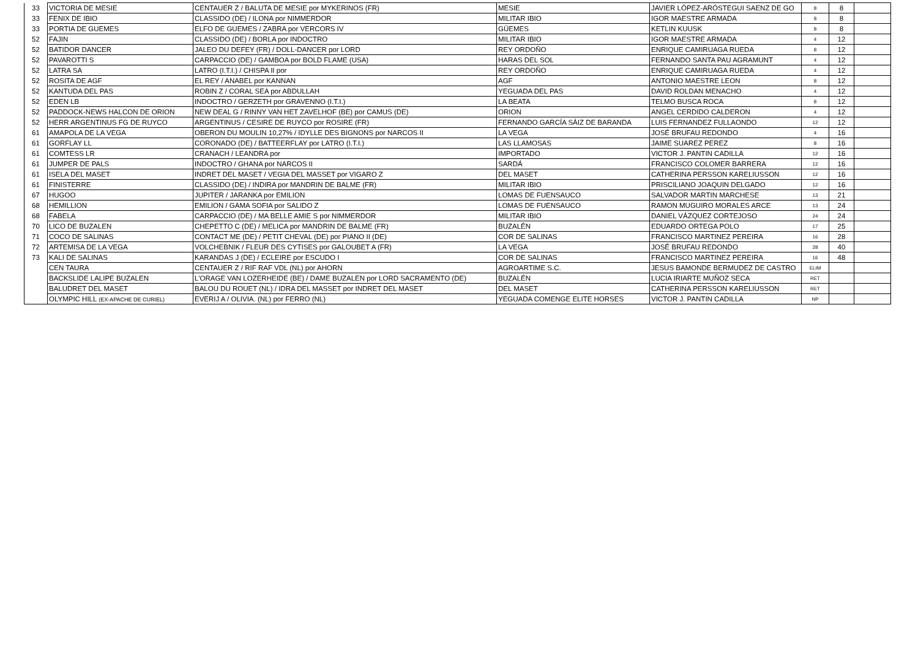| 33 | VICTORIA DE MESIE | CENTAUER Z / BALUTA DE MESIE por MYKERINOS (FR) | MESIE | JAVIER LÓPEZ-ARÓSTEGUI SAENZ DE GO | 8 | 8 | |
| 33 | FENIX DE IBIO | CLASSIDO (DE) / ILONA por NIMMERDOR | MILITAR IBIO | IGOR MAESTRE ARMADA | 8 | 8 | |
| 33 | PORTIA DE GUEMES | ELFO DE GUEMES / ZABRA por VERCORS IV | GÜEMES | KETLIN KUUSK | 8 | 8 | |
| 52 | FAJIN | CLASSIDO (DE) / BORLA por INDOCTRO | MILITAR IBIO | IGOR MAESTRE ARMADA | 4 | 12 | |
| 52 | BATIDOR DANCER | JALEO DU DEFEY (FR) / DOLL-DANCER por LORD | REY ORDOÑO | ENRIQUE CAMIRUAGA RUEDA | 8 | 12 | |
| 52 | PAVAROTTI S | CARPACCIO (DE) / GAMBOA por BOLD FLAME (USA) | HARAS DEL SOL | FERNANDO SANTA PAU AGRAMUNT | 4 | 12 | |
| 52 | LATRA SA | LATRO (I.T.I.) / CHISPA II por | REY ORDOÑO | ENRIQUE CAMIRUAGA RUEDA | 4 | 12 | |
| 52 | ROSITA DE AGF | EL REY / ANABEL por KANNAN | AGF | ANTONIO MAESTRE LEON | 8 | 12 | |
| 52 | KANTUDA DEL PAS | ROBIN Z / CORAL SEA por ABDULLAH | YEGUADA DEL PAS | DAVID ROLDAN MENACHO | 4 | 12 | |
| 52 | EDEN LB | INDOCTRO / GERZETH por GRAVENNO (I.T.I.) | LA BEATA | TELMO BUSCA ROCA | 8 | 12 | |
| 52 | PADDOCK-NEWS HALCON DE ORION | NEW DEAL G / RINNY VAN HET ZAVELHOF (BE) por CAMUS (DE) | ORION | ANGEL CERDIDO CALDERON | 4 | 12 | |
| 52 | HERR ARGENTINUS FG DE RUYCO | ARGENTINUS / CESIRE DE RUYCO por ROSIRE (FR) | FERNANDO GARCÍA SÁIZ DE BARANDA | LUIS FERNANDEZ FULLAONDO | 12 | 12 | |
| 61 | AMAPOLA DE LA VEGA | OBERON DU MOULIN 10,27% / IDYLLE DES BIGNONS por NARCOS II | LA VEGA | JOSÉ BRUFAU REDONDO | 4 | 16 | |
| 61 | GORFLAY LL | CORONADO (DE) / BATTEERFLAY por LATRO (I.T.I.) | LAS LLAMOSAS | JAIME SUAREZ PEREZ | 8 | 16 | |
| 61 | COMTESS LR | CRANACH / LEANDRA por | IMPORTADO | VICTOR J. PANTIN CADILLA | 12 | 16 | |
| 61 | JUMPER DE PALS | INDOCTRO / GHANA por NARCOS II | SARDÁ | FRANCISCO COLOMER BARRERA | 12 | 16 | |
| 61 | ISELA DEL MASET | INDRET DEL MASET / VEGIA DEL MASSET por VIGARO Z | DEL MASET | CATHERINA PERSSON KARELIUSSON | 12 | 16 | |
| 61 | FINISTERRE | CLASSIDO (DE) / INDIRA por MANDRIN DE BALME (FR) | MILITAR IBIO | PRISCILIANO JOAQUIN DELGADO | 12 | 16 | |
| 67 | HUGOO | JUPITER / JARANKA por EMILION | LOMAS DE FUENSAUCO | SALVADOR MARTIN MARCHESE | 13 | 21 | |
| 68 | HEMILLION | EMILION / GAMA SOFIA por SALIDO Z | LOMAS DE FUENSAUCO | RAMON MUGUIRO MORALES ARCE | 13 | 24 | |
| 68 | FABELA | CARPACCIO (DE) / MA BELLE AMIE S por NIMMERDOR | MILITAR IBIO | DANIEL VÁZQUEZ CORTEJOSO | 24 | 24 | |
| 70 | LICO DE BUZALEN | CHEPETTO C (DE) / MELICA por MANDRIN DE BALME (FR) | BUZALÉN | EDUARDO ORTEGA POLO | 17 | 25 | |
| 71 | COCO DE SALINAS | CONTACT ME (DE) / PETIT CHEVAL (DE) por PIANO II (DE) | COR DE SALINAS | FRANCISCO MARTINEZ PEREIRA | 16 | 28 | |
| 72 | ARTEMISA DE LA VEGA | VOLCHEBNIK / FLEUR DES CYTISES por GALOUBET A (FR) | LA VEGA | JOSÉ BRUFAU REDONDO | 28 | 40 | |
| 73 | KALI DE SALINAS | KARANDAS J (DE) / ECLEIRE por ESCUDO I | COR DE SALINAS | FRANCISCO MARTINEZ PEREIRA | 16 | 48 | |
| | CEN TAURA | CENTAUER Z / RIF RAF VDL (NL) por AHORN | AGROARTIME S.C. | JESUS BAMONDE BERMUDEZ DE CASTRO | ELIM | | |
| | BACKSLIDE LALIPE BUZALEN | L'ORAGE VAN LOZERHEIDE (BE) / DAME BUZALEN por LORD SACRAMENTO (DE) | BUZALÉN | LUCIA IRIARTE MUÑOZ SECA | RET | | |
| | BALUDRET DEL MASET | BALOU DU ROUET (NL) / IDRA DEL MASSET por INDRET DEL MASET | DEL MASET | CATHERINA PERSSON KARELIUSSON | RET | | |
| | OLYMPIC HILL (EX-APACHE DE CURIEL) | EVERIJ A / OLIVIA. (NL) por FERRO (NL) | YEGUADA COMENGE ELITE HORSES | VICTOR J. PANTIN CADILLA | NP | | |